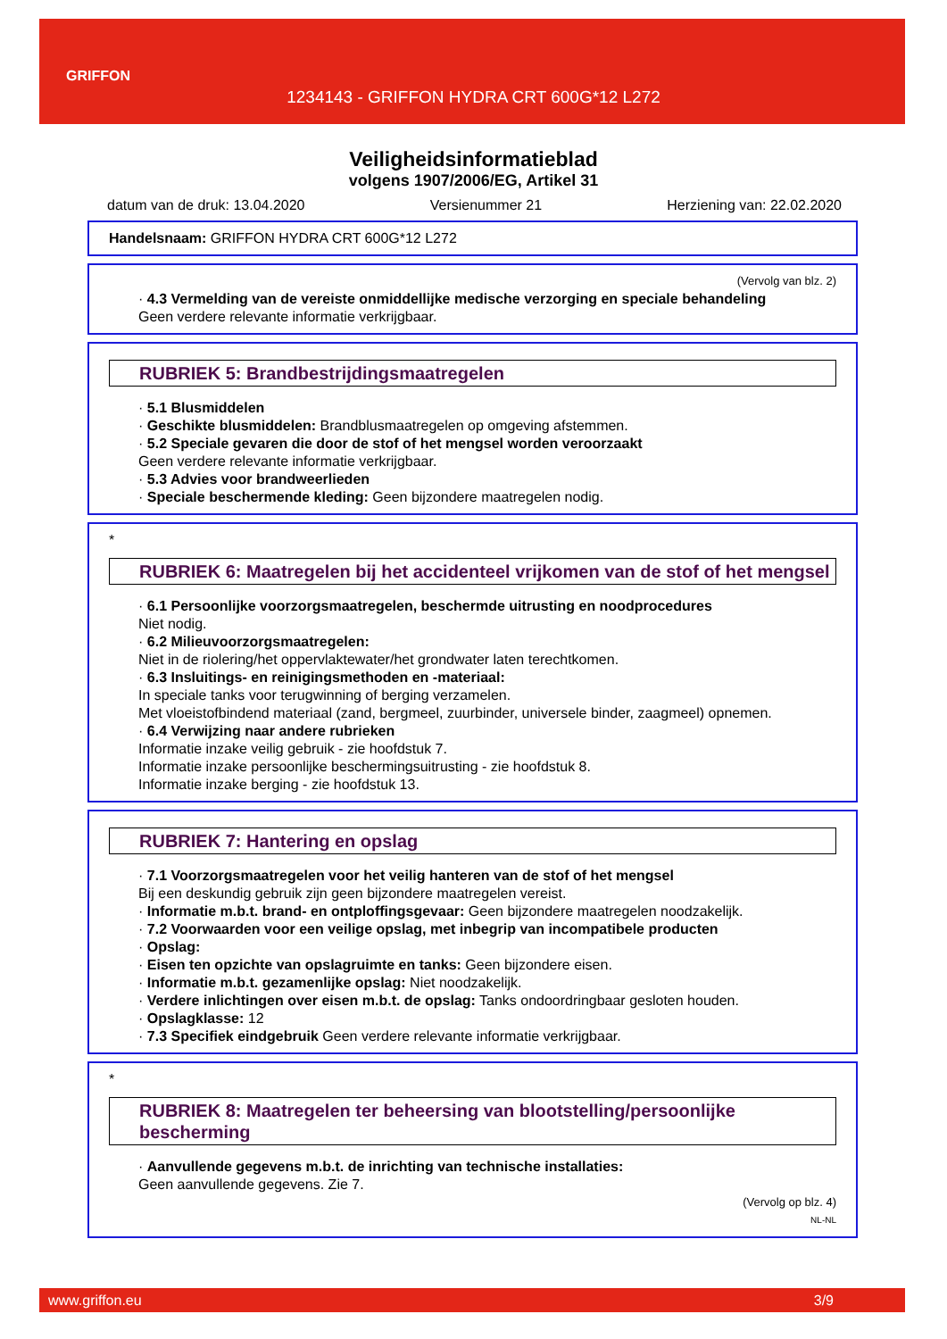GRIFFON
1234143 - GRIFFON HYDRA CRT 600G*12 L272
Veiligheidsinformatieblad
volgens 1907/2006/EG, Artikel 31
datum van de druk: 13.04.2020 Versienummer 21 Herziening van: 22.02.2020
Handelsnaam: GRIFFON HYDRA CRT 600G*12 L272
(Vervolg van blz. 2)
· 4.3 Vermelding van de vereiste onmiddellijke medische verzorging en speciale behandeling
Geen verdere relevante informatie verkrijgbaar.
RUBRIEK 5: Brandbestrijdingsmaatregelen
· 5.1 Blusmiddelen
· Geschikte blusmiddelen: Brandblusmaatregelen op omgeving afstemmen.
· 5.2 Speciale gevaren die door de stof of het mengsel worden veroorzaakt
Geen verdere relevante informatie verkrijgbaar.
· 5.3 Advies voor brandweerlieden
· Speciale beschermende kleding: Geen bijzondere maatregelen nodig.
*
RUBRIEK 6: Maatregelen bij het accidenteel vrijkomen van de stof of het mengsel
· 6.1 Persoonlijke voorzorgsmaatregelen, beschermde uitrusting en noodprocedures
Niet nodig.
· 6.2 Milieuvoorzorgsmaatregelen:
Niet in de riolering/het oppervlaktewater/het grondwater laten terechtkomen.
· 6.3 Insluitings- en reinigingsmethoden en -materiaal:
In speciale tanks voor terugwinning of berging verzamelen.
Met vloeistofbindend materiaal (zand, bergmeel, zuurbinder, universele binder, zaagmeel) opnemen.
· 6.4 Verwijzing naar andere rubrieken
Informatie inzake veilig gebruik - zie hoofdstuk 7.
Informatie inzake persoonlijke beschermingsuitrusting - zie hoofdstuk 8.
Informatie inzake berging - zie hoofdstuk 13.
RUBRIEK 7: Hantering en opslag
· 7.1 Voorzorgsmaatregelen voor het veilig hanteren van de stof of het mengsel
Bij een deskundig gebruik zijn geen bijzondere maatregelen vereist.
· Informatie m.b.t. brand- en ontploffingsgevaar: Geen bijzondere maatregelen noodzakelijk.
· 7.2 Voorwaarden voor een veilige opslag, met inbegrip van incompatibele producten
· Opslag:
· Eisen ten opzichte van opslagruimte en tanks: Geen bijzondere eisen.
· Informatie m.b.t. gezamenlijke opslag: Niet noodzakelijk.
· Verdere inlichtingen over eisen m.b.t. de opslag: Tanks ondoordringbaar gesloten houden.
· Opslagklasse: 12
· 7.3 Specifiek eindgebruik Geen verdere relevante informatie verkrijgbaar.
*
RUBRIEK 8: Maatregelen ter beheersing van blootstelling/persoonlijke bescherming
· Aanvullende gegevens m.b.t. de inrichting van technische installaties:
Geen aanvullende gegevens. Zie 7.
(Vervolg op blz. 4)
NL-NL
www.griffon.eu 3/9